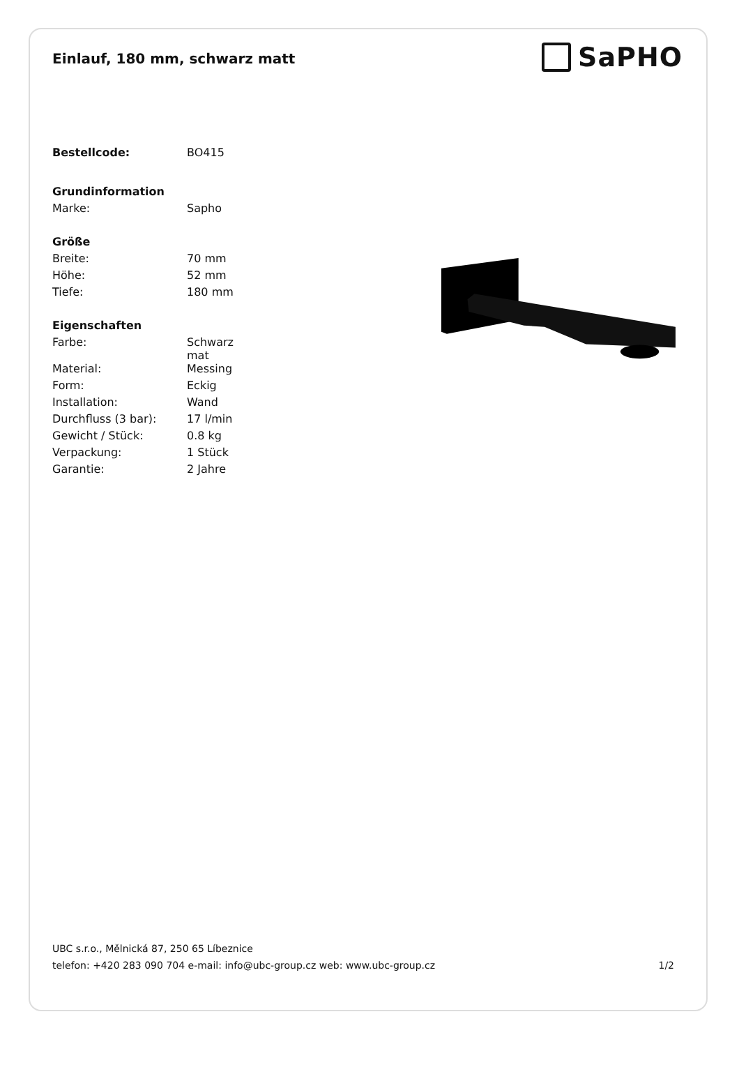Einlauf, 180 mm, schwarz matt
SaPHO
| Bestellcode: | BO415 |
| Grundinformation | |
| Marke: | Sapho |
| Größe | |
| Breite: | 70 mm |
| Höhe: | 52 mm |
| Tiefe: | 180 mm |
| Eigenschaften | |
| Farbe: | Schwarz mat |
| Material: | Messing |
| Form: | Eckig |
| Installation: | Wand |
| Durchfluss (3 bar): | 17 l/min |
| Gewicht / Stück: | 0.8 kg |
| Verpackung: | 1 Stück |
| Garantie: | 2 Jahre |
UBC s.r.o., Mělnická 87, 250 65 Líbeznice
telefon: +420 283 090 704 e-mail: info@ubc-group.cz web: www.ubc-group.cz 1/2